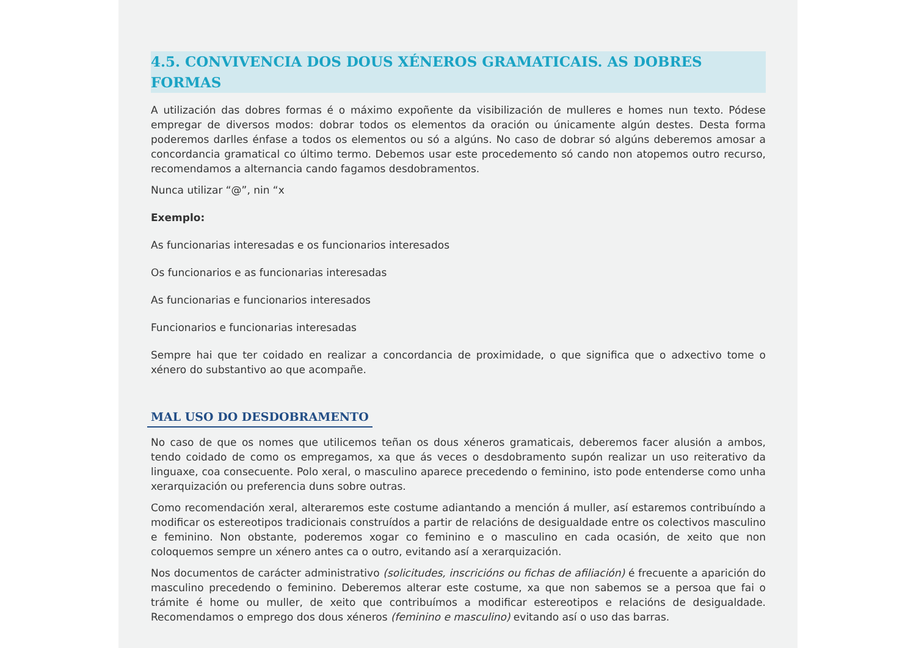4.5. CONVIVENCIA DOS DOUS XÉNEROS GRAMATICAIS. AS DOBRES FORMAS
A utilización das dobres formas é o máximo expoñente da visibilización de mulleres e homes nun texto. Pódese empregar de diversos modos: dobrar todos os elementos da oración ou únicamente algún destes. Desta forma poderemos darlles énfase a todos os elementos ou só a algúns. No caso de dobrar só algúns deberemos amosar a concordancia gramatical co último termo. Debemos usar este procedemento só cando non atopemos outro recurso, recomendamos a alternancia cando fagamos desdobramentos.
Nunca utilizar “@”, nin “x
Exemplo:
As funcionarias interesadas e os funcionarios interesados
Os funcionarios e as funcionarias interesadas
As funcionarias e funcionarios interesados
Funcionarios e funcionarias interesadas
Sempre hai que ter coidado en realizar a concordancia de proximidade, o que significa que o adxectivo tome o xénero do substantivo ao que acompañe.
MAL USO DO DESDOBRAMENTO
No caso de que os nomes que utilicemos teñan os dous xéneros gramaticais, deberemos facer alusión a ambos, tendo coidado de como os empregamos, xa que ás veces o desdobramento supón realizar un uso reiterativo da linguaxe, coa consecuente. Polo xeral, o masculino aparece precedendo o feminino, isto pode entenderse como unha xerarquización ou preferencia duns sobre outras.
Como recomendación xeral, alteraremos este costume adiantando a mención á muller, así estaremos contribuíndo a modificar os estereotipos tradicionais construídos a partir de relacións de desigualdade entre os colectivos masculino e feminino. Non obstante, poderemos xogar co feminino e o masculino en cada ocasión, de xeito que non coloquemos sempre un xénero antes ca o outro, evitando así a xerarquización.
Nos documentos de carácter administrativo (solicitudes, inscricións ou fichas de afiliación) é frecuente a aparición do masculino precedendo o feminino. Deberemos alterar este costume, xa que non sabemos se a persoa que fai o trámite é home ou muller, de xeito que contribuímos a modificar estereotipos e relacións de desigualdade. Recomendamos o emprego dos dous xéneros (feminino e masculino) evitando así o uso das barras.